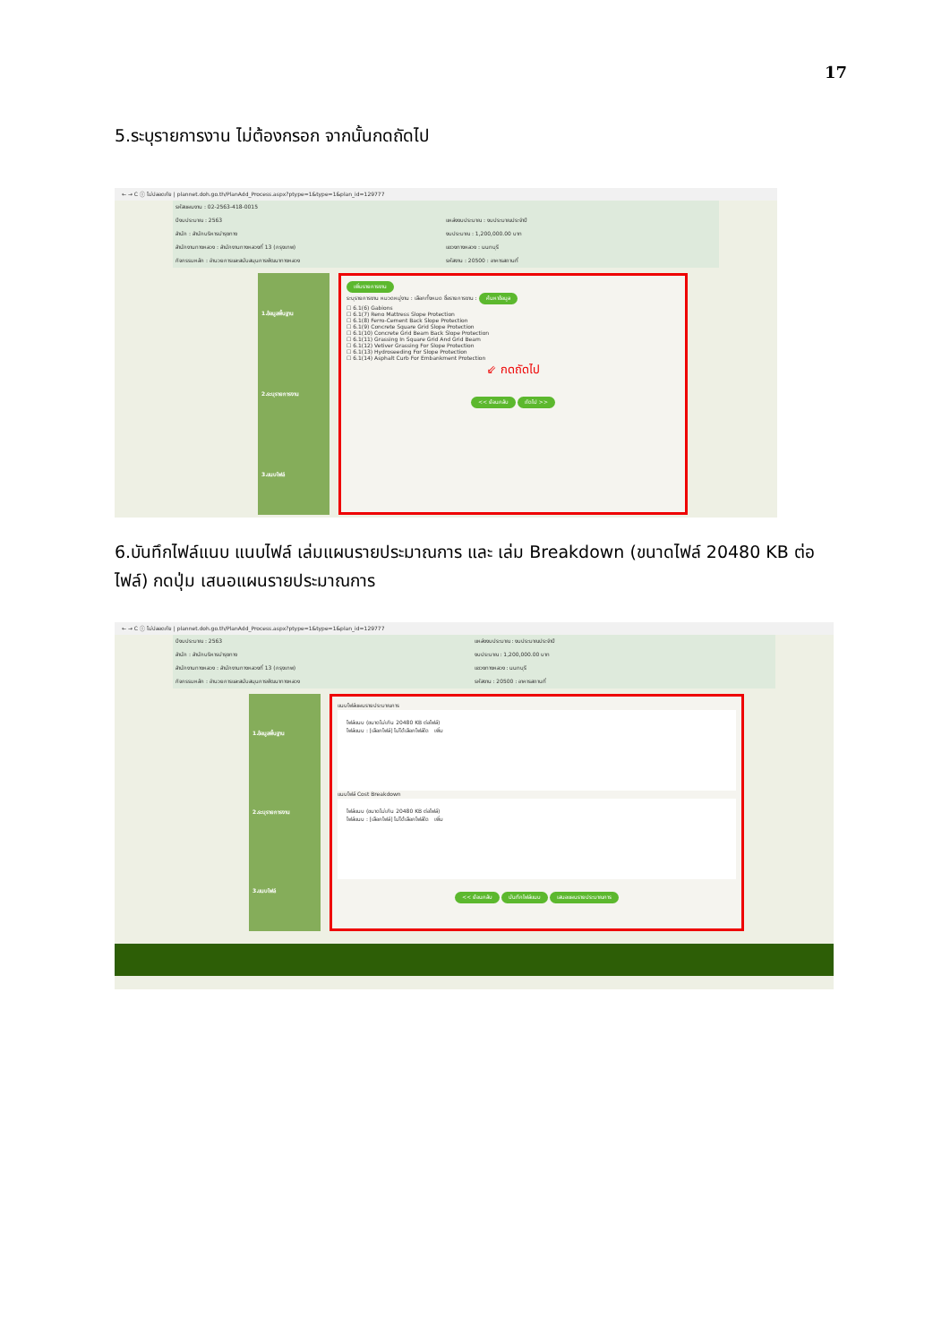17
5.ระบุรายการงาน ไม่ต้องกรอก จากนั้นกดถัดไป
← → C ⓘ ไม่ปลอดภัย | plannet.doh.go.th/PlanAdd_Process.aspx?ptype=1&type=1&plan_id=129777
รหัสแผนงาน : 02-2563-418-0015
ปีงบประมาณ : 2563
แหล่งงบประมาณ : งบประมาณประจำปี
สำนัก : สำนักบริหารบำรุงทาง
งบประมาณ : 1,200,000.00 บาท
สำนักงานทางหลวง : สำนักงานทางหลวงที่ 13 (กรุงเทพ)
แขวงทางหลวง : นนทบุรี
กิจกรรมหลัก : อำนวยการและสนับสนุนการพัฒนาทางหลวง
รหัสงาน : 20500 : อาคารสถานที่
1.ข้อมูลพื้นฐาน
2.ระบุรายการงาน
3.แนบไฟล์
เพิ่มรายการงาน
ระบุรายการงาน หมวดหมู่งาน : เลือกทั้งหมด ชื่อรายการงาน : ค้นหาข้อมูล
☐ 6.1(6) Gabions
☐ 6.1(7) Reno Mattress Slope Protection
☐ 6.1(8) Ferro-Cement Back Slope Protection
☐ 6.1(9) Concrete Square Grid Slope Protection
☐ 6.1(10) Concrete Grid Beam Back Slope Protection
☐ 6.1(11) Grassing In Square Grid And Grid Beam
☐ 6.1(12) Vetiver Grassing For Slope Protection
☐ 6.1(13) Hydroseeding For Slope Protection
☐ 6.1(14) Asphalt Curb For Embankment Protection
⇙ กดถัดไป
<< ย้อนกลับ ถัดไป >>
6.บันทึกไฟล์แนบ แนบไฟล์ เล่มแผนรายประมาณการ และ เล่ม Breakdown (ขนาดไฟล์ 20480 KB ต่อไฟล์) กดปุ่ม เสนอแผนรายประมาณการ
← → C ⓘ ไม่ปลอดภัย | plannet.doh.go.th/PlanAdd_Process.aspx?ptype=1&type=1&plan_id=129777
ปีงบประมาณ : 2563
แหล่งงบประมาณ : งบประมาณประจำปี
สำนัก : สำนักบริหารบำรุงทาง
งบประมาณ : 1,200,000.00 บาท
สำนักงานทางหลวง : สำนักงานทางหลวงที่ 13 (กรุงเทพ)
แขวงทางหลวง : นนทบุรี
กิจกรรมหลัก : อำนวยการและสนับสนุนการพัฒนาทางหลวง
รหัสงาน : 20500 : อาคารสถานที่
1.ข้อมูลพื้นฐาน
2.ระบุรายการงาน
3.แนบไฟล์
แนบไฟล์แผนรายประมาณการ
ไฟล์แนบ (ขนาดไม่เกิน 20480 KB ต่อไฟล์)
ไฟล์แนบ : [เลือกไฟล์] ไม่ได้เลือกไฟล์ใด เพิ่ม
แนบไฟล์ Cost Breakdown
ไฟล์แนบ (ขนาดไม่เกิน 20480 KB ต่อไฟล์)
ไฟล์แนบ : [เลือกไฟล์] ไม่ได้เลือกไฟล์ใด เพิ่ม
<< ย้อนกลับ บันทึกไฟล์แนบ เสนอแผนรายประมาณการ